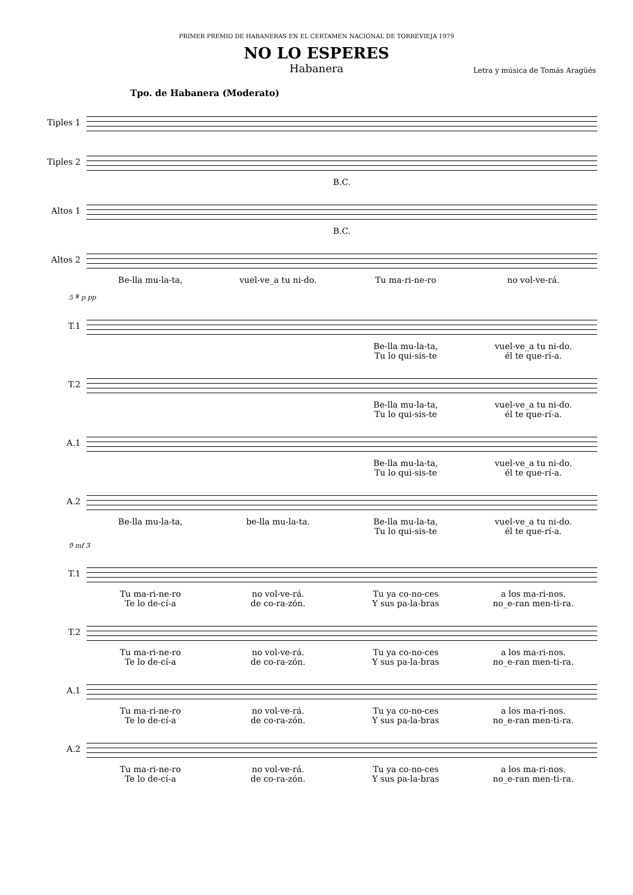PRIMER PREMIO DE HABANERAS EN EL CERTAMEN NACIONAL DE TORREVIEJA 1979
NO LO ESPERES
Habanera
Letra y música de Tomás Aragüés
Tpo. de Habanera (Moderato)
Tiples 1
Tiples 2
B.C.
Altos 1
B.C.
Altos 2
Be-lla mu-la-ta, vuel-ve_a tu ni-do. Tu ma-ri-ne-ro no vol-ve-rá.
5 𝄋 p pp
T.1
Be-lla mu-la-ta,
Tu lo qui-sis-te
vuel-ve_a tu ni-do.
él te que-rí-a.
T.2
Be-lla mu-la-ta,
Tu lo qui-sis-te
vuel-ve_a tu ni-do.
él te que-rí-a.
A.1
Be-lla mu-la-ta,
Tu lo qui-sis-te
vuel-ve_a tu ni-do.
él te que-rí-a.
A.2
Be-lla mu-la-ta, be-lla mu-la-ta. Be-lla mu-la-ta,
Tu lo qui-sis-te
vuel-ve_a tu ni-do.
él te que-rí-a.
9 mf 3
T.1
Tu ma-ri-ne-ro
Te lo de-cí-a
no vol-ve-rá.
de co-ra-zón.
Tu ya co-no-ces
Y sus pa-la-bras
a los ma-ri-nos.
no_e-ran men-ti-ra.
T.2
Tu ma-ri-ne-ro
Te lo de-cí-a
no vol-ve-rá.
de co-ra-zón.
Tu ya co-no-ces
Y sus pa-la-bras
a los ma-ri-nos.
no_e-ran men-ti-ra.
A.1
Tu ma-ri-ne-ro
Te lo de-cí-a
no vol-ve-rá.
de co-ra-zón.
Tu ya co-no-ces
Y sus pa-la-bras
a los ma-ri-nos.
no_e-ran men-ti-ra.
A.2
Tu ma-ri-ne-ro
Te lo de-cí-a
no vol-ve-rá.
de co-ra-zón.
Tu ya co-no-ces
Y sus pa-la-bras
a los ma-ri-nos.
no_e-ran men-ti-ra.